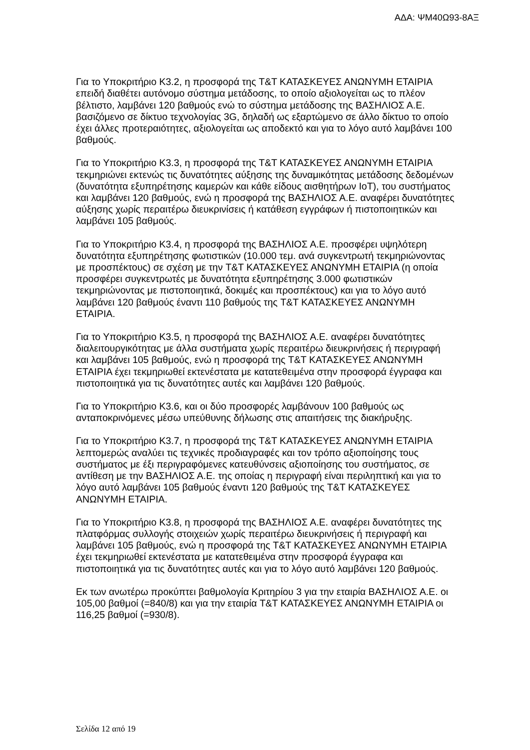ΑΔΑ: ΨΜ40Ω93-8ΑΞ
Για το Υποκριτήριο Κ3.2, η προσφορά της T&T ΚΑΤΑΣΚΕΥΕΣ ΑΝΩΝΥΜΗ ΕΤΑΙΡΙΑ επειδή διαθέτει αυτόνομο σύστημα μετάδοσης, το οποίο αξιολογείται ως το πλέον βέλτιστο, λαμβάνει 120 βαθμούς ενώ το σύστημα μετάδοσης της ΒΑΣΗΛΙΟΣ Α.Ε. βασιζόμενο σε δίκτυο τεχνολογίας 3G, δηλαδή ως εξαρτώμενο σε άλλο δίκτυο το οποίο έχει άλλες προτεραιότητες, αξιολογείται ως αποδεκτό και για το λόγο αυτό λαμβάνει 100 βαθμούς.
Για το Υποκριτήριο Κ3.3, η προσφορά της T&T ΚΑΤΑΣΚΕΥΕΣ ΑΝΩΝΥΜΗ ΕΤΑΙΡΙΑ τεκμηριώνει εκτενώς τις δυνατότητες αύξησης της δυναμικότητας μετάδοσης δεδομένων (δυνατότητα εξυπηρέτησης καμερών και κάθε είδους αισθητήρων IoT), του συστήματος και λαμβάνει 120 βαθμούς, ενώ η προσφορά της ΒΑΣΗΛΙΟΣ Α.Ε. αναφέρει δυνατότητες αύξησης χωρίς περαιτέρω διευκρινίσεις ή κατάθεση εγγράφων ή πιστοποιητικών και λαμβάνει 105 βαθμούς.
Για το Υποκριτήριο Κ3.4, η προσφορά της ΒΑΣΗΛΙΟΣ Α.Ε. προσφέρει υψηλότερη δυνατότητα εξυπηρέτησης φωτιστικών (10.000 τεμ. ανά συγκεντρωτή τεκμηριώνοντας με προσπέκτους) σε σχέση με την T&T ΚΑΤΑΣΚΕΥΕΣ ΑΝΩΝΥΜΗ ΕΤΑΙΡΙΑ (η οποία προσφέρει συγκεντρωτές με δυνατότητα εξυπηρέτησης 3.000 φωτιστικών τεκμηριώνοντας με πιστοποιητικά, δοκιμές και προσπέκτους) και για το λόγο αυτό λαμβάνει 120 βαθμούς έναντι 110 βαθμούς της T&T ΚΑΤΑΣΚΕΥΕΣ ΑΝΩΝΥΜΗ ΕΤΑΙΡΙΑ.
Για το Υποκριτήριο Κ3.5, η προσφορά της ΒΑΣΗΛΙΟΣ Α.Ε. αναφέρει δυνατότητες διαλειτουργικότητας με άλλα συστήματα χωρίς περαιτέρω διευκρινήσεις ή περιγραφή και λαμβάνει 105 βαθμούς, ενώ η προσφορά της T&T ΚΑΤΑΣΚΕΥΕΣ ΑΝΩΝΥΜΗ ΕΤΑΙΡΙΑ έχει τεκμηριωθεί εκτενέστατα με κατατεθειμένα στην προσφορά έγγραφα και πιστοποιητικά για τις δυνατότητες αυτές και λαμβάνει 120 βαθμούς.
Για το Υποκριτήριο Κ3.6, και οι δύο προσφορές λαμβάνουν 100 βαθμούς ως ανταποκρινόμενες μέσω υπεύθυνης δήλωσης στις απαιτήσεις της διακήρυξης.
Για το Υποκριτήριο Κ3.7, η προσφορά της T&T ΚΑΤΑΣΚΕΥΕΣ ΑΝΩΝΥΜΗ ΕΤΑΙΡΙΑ λεπτομερώς αναλύει τις τεχνικές προδιαγραφές και τον τρόπο αξιοποίησης τους συστήματος με έξι περιγραφόμενες κατευθύνσεις αξιοποίησης του συστήματος, σε αντίθεση με την ΒΑΣΗΛΙΟΣ Α.Ε. της οποίας η περιγραφή είναι περιληπτική και για το λόγο αυτό λαμβάνει 105 βαθμούς έναντι 120 βαθμούς της T&T ΚΑΤΑΣΚΕΥΕΣ ΑΝΩΝΥΜΗ ΕΤΑΙΡΙΑ.
Για το Υποκριτήριο Κ3.8, η προσφορά της ΒΑΣΗΛΙΟΣ Α.Ε. αναφέρει δυνατότητες της πλατφόρμας συλλογής στοιχειών χωρίς περαιτέρω διευκρινήσεις ή περιγραφή και λαμβάνει 105 βαθμούς, ενώ η προσφορά της T&T ΚΑΤΑΣΚΕΥΕΣ ΑΝΩΝΥΜΗ ΕΤΑΙΡΙΑ έχει τεκμηριωθεί εκτενέστατα με κατατεθειμένα στην προσφορά έγγραφα και πιστοποιητικά για τις δυνατότητες αυτές και για το λόγο αυτό λαμβάνει 120 βαθμούς.
Εκ των ανωτέρω προκύπτει βαθμολογία Κριτηρίου 3 για την εταιρία ΒΑΣΗΛΙΟΣ Α.Ε. οι 105,00 βαθμοί (=840/8) και για την εταιρία T&T ΚΑΤΑΣΚΕΥΕΣ ΑΝΩΝΥΜΗ ΕΤΑΙΡΙΑ οι 116,25 βαθμοί (=930/8).
Σελίδα 12 από 19